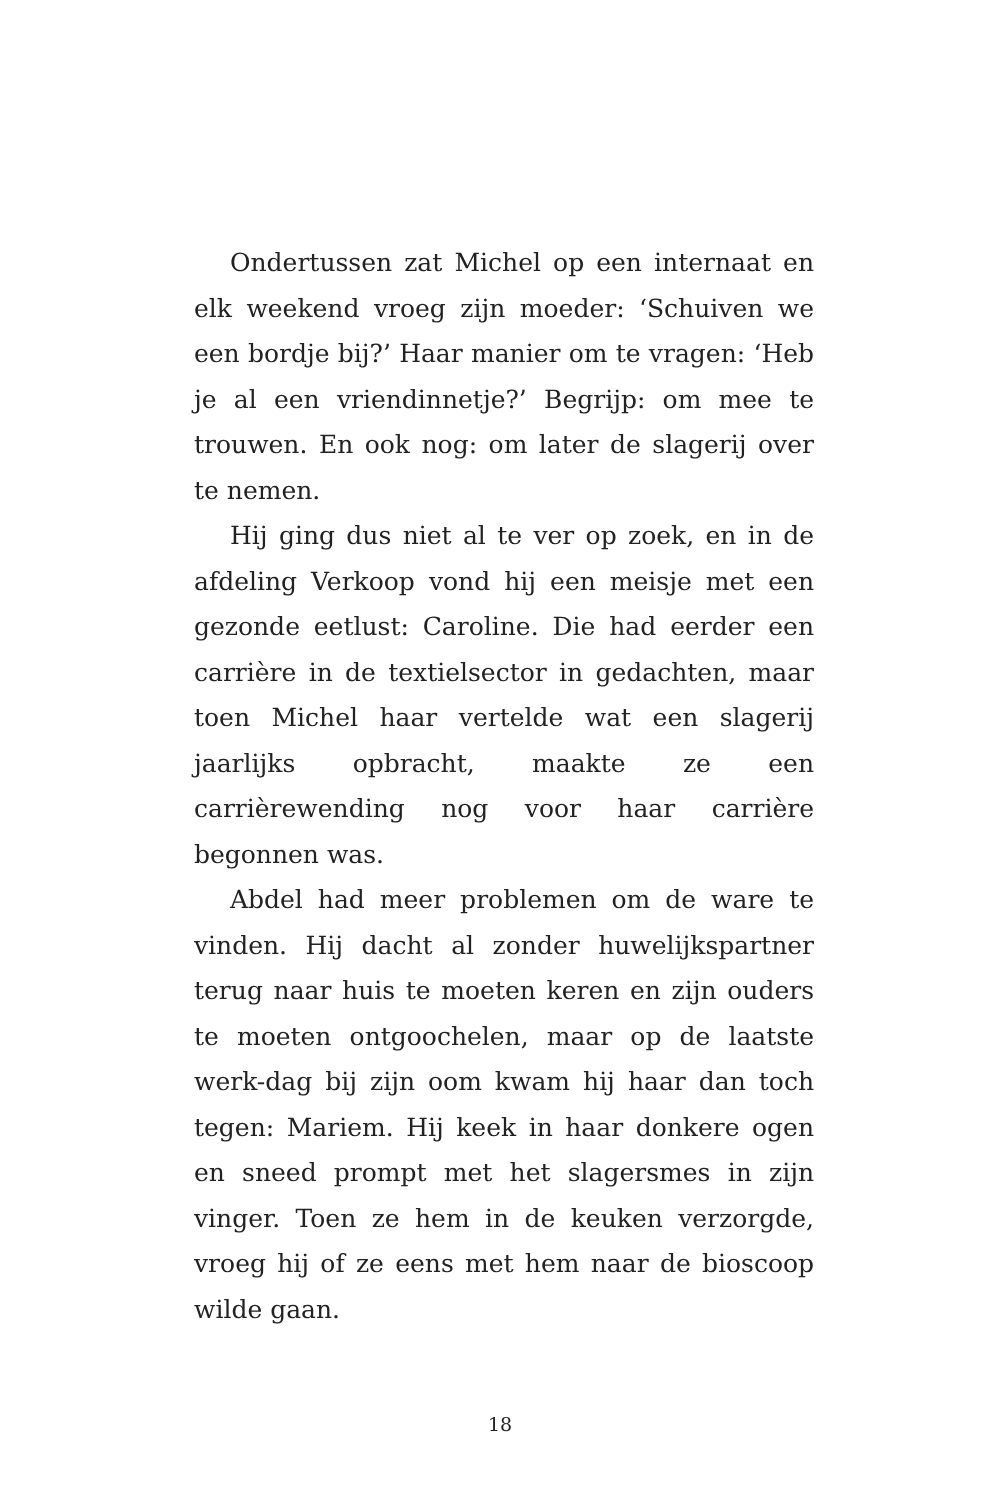Ondertussen zat Michel op een internaat en elk weekend vroeg zijn moeder: ‘Schuiven we een bordje bij?’ Haar manier om te vragen: ‘Heb je al een vriendinnetje?’ Begrijp: om mee te trouwen. En ook nog: om later de slagerij over te nemen.
Hij ging dus niet al te ver op zoek, en in de afdeling Verkoop vond hij een meisje met een gezonde eetlust: Caroline. Die had eerder een carrière in de textielsector in gedachten, maar toen Michel haar vertelde wat een slagerij jaarlijks opbracht, maakte ze een carrièrewending nog voor haar carrière begonnen was.
Abdel had meer problemen om de ware te vinden. Hij dacht al zonder huwelijkspartner terug naar huis te moeten keren en zijn ouders te moeten ontgoochelen, maar op de laatste werk-dag bij zijn oom kwam hij haar dan toch tegen: Mariem. Hij keek in haar donkere ogen en sneed prompt met het slagersmes in zijn vinger. Toen ze hem in de keuken verzorgde, vroeg hij of ze eens met hem naar de bioscoop wilde gaan.
18